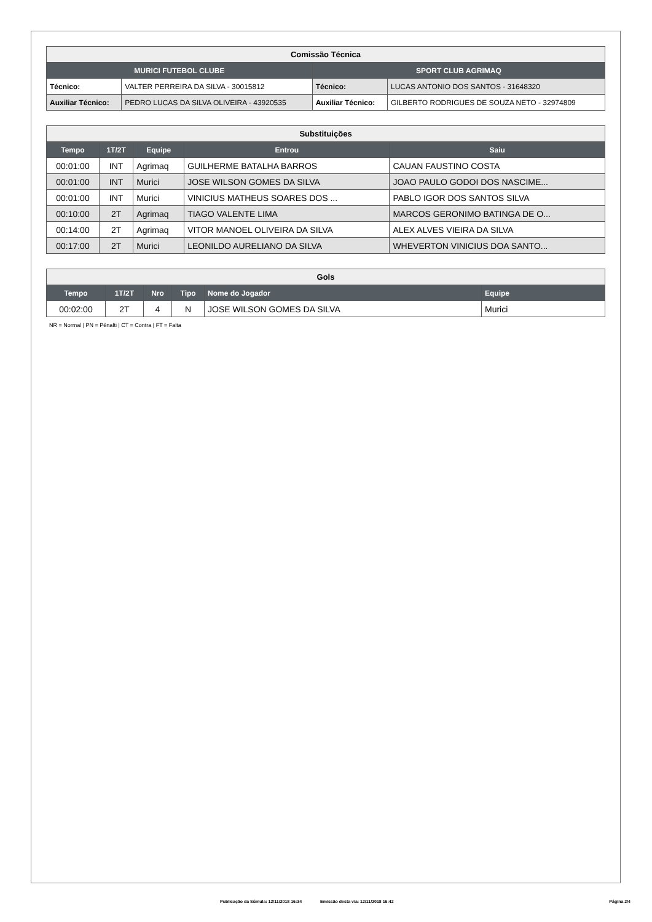| Comissão Técnica | | | |
| MURICI FUTEBOL CLUBE | | SPORT CLUB AGRIMAQ | |
| Técnico: | VALTER PERREIRA DA SILVA - 30015812 | Técnico: | LUCAS ANTONIO DOS SANTOS - 31648320 |
| Auxiliar Técnico: | PEDRO LUCAS DA SILVA OLIVEIRA - 43920535 | Auxiliar Técnico: | GILBERTO RODRIGUES DE SOUZA NETO - 32974809 |
| Substituições | | | | |
| Tempo | 1T/2T | Equipe | Entrou | Saiu |
| 00:01:00 | INT | Agrimaq | GUILHERME BATALHA BARROS | CAUAN FAUSTINO COSTA |
| 00:01:00 | INT | Murici | JOSE WILSON GOMES DA SILVA | JOAO PAULO GODOI DOS NASCIME... |
| 00:01:00 | INT | Murici | VINICIUS MATHEUS SOARES DOS ... | PABLO IGOR DOS SANTOS SILVA |
| 00:10:00 | 2T | Agrimaq | TIAGO VALENTE LIMA | MARCOS GERONIMO BATINGA DE O... |
| 00:14:00 | 2T | Agrimaq | VITOR MANOEL OLIVEIRA DA SILVA | ALEX ALVES VIEIRA DA SILVA |
| 00:17:00 | 2T | Murici | LEONILDO AURELIANO DA SILVA | WHEVERTON VINICIUS DOA SANTO... |
| Gols | | | | | |
| Tempo | 1T/2T | Nro | Tipo | Nome do Jogador | Equipe |
| 00:02:00 | 2T | 4 | N | JOSE WILSON GOMES DA SILVA | Murici |
NR = Normal | PN = Pênalti | CT = Contra | FT = Falta
Publicação da Súmula: 12/11/2018 16:34 Emissão desta via: 12/11/2018 16:42 Página 2/4